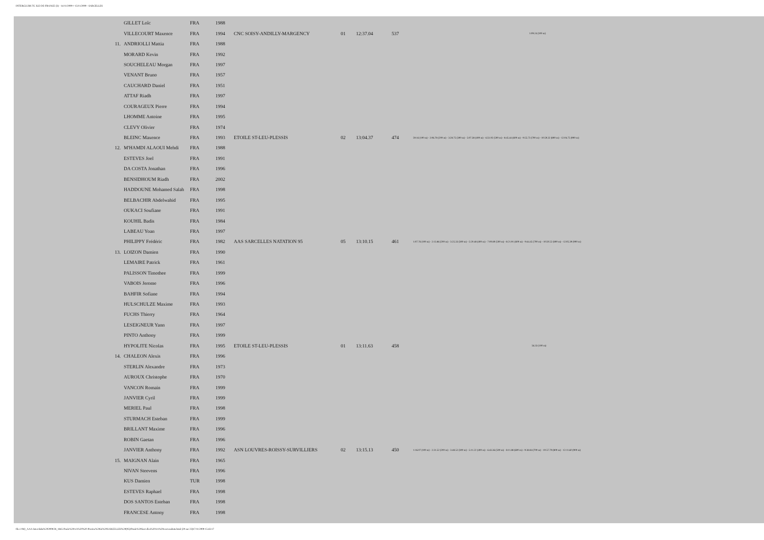INTERCLUBS TC ILE-DE-FRANCE (3) - 14/11/2009 ¤ 15/11/2009 - SARCELLES
| | GILLET Loîc | FRA | 1988 | | | | | |
| | VILLECOURT Maxence | FRA | 1994 | CNC SOISY-ANDILLY-MARGENCY | 01 | 12:37.04 | 537 | 1:09.24 (100 m) |
| 11. | ANDRIOLLI Mattia | FRA | 1988 | | | | | |
| | MORARD Kevin | FRA | 1992 | | | | | |
| | SOUCHELEAU Morgan | FRA | 1997 | | | | | |
| | VENANT Bruno | FRA | 1957 | | | | | |
| | CAUCHARD Daniel | FRA | 1951 | | | | | |
| | ATTAF Riadh | FRA | 1997 | | | | | |
| | COURAGEUX Pierre | FRA | 1994 | | | | | |
| | LHOMME Antoine | FRA | 1995 | | | | | |
| | CLEVY Olivier | FRA | 1974 | | | | | |
| | BLEINC Maxence | FRA | 1993 | ETOILE ST-LEU-PLESSIS | 02 | 13:04.37 | 474 | 59.16 (100 m) - 2:06.78 (200 m) - 3:28.75 (300 m) - 5:07.38 (400 m) - 6:51.92 (500 m) - 8:45.44 (600 m) - 9:55.73 (700 m) - 10:59.32 (800 m) - 12:04.75 (900 m) |
| 12. | M'HAMDI ALAOUI Mehdi | FRA | 1988 | | | | | |
| | ESTEVES Joel | FRA | 1991 | | | | | |
| | DA COSTA Jonathan | FRA | 1996 | | | | | |
| | BENSIDHOUM Riadh | FRA | 2002 | | | | | |
| | HADDOUNE Mohamed Salah | FRA | 1998 | | | | | |
| | BELBACHIR Abdelwahid | FRA | 1995 | | | | | |
| | OUKACI Soufiane | FRA | 1991 | | | | | |
| | KOUHIL Badis | FRA | 1984 | | | | | |
| | LABEAU Yoan | FRA | 1997 | | | | | |
| | PHILIPPY Frédéric | FRA | 1982 | AAS SARCELLES NATATION 95 | 05 | 13:10.15 | 461 | 1:07.76 (100 m) - 2:13.86 (200 m) - 3:25.33 (300 m) - 5:20.48 (400 m) - 7:00.80 (500 m) - 8:21.91 (600 m) - 9:44.45 (700 m) - 10:50.52 (800 m) - 12:05.39 (900 m) |
| 13. | LOIZON Damien | FRA | 1990 | | | | | |
| | LEMAIRE Patrick | FRA | 1961 | | | | | |
| | PALISSON Timothee | FRA | 1999 | | | | | |
| | VABOIS Jerome | FRA | 1996 | | | | | |
| | BAHFIR Sofiane | FRA | 1994 | | | | | |
| | HULSCHULZE Maxime | FRA | 1993 | | | | | |
| | FUCHS Thierry | FRA | 1964 | | | | | |
| | LESEIGNEUR Yann | FRA | 1997 | | | | | |
| | PINTO Anthony | FRA | 1999 | | | | | |
| | HYPOLITE Nicolas | FRA | 1995 | ETOILE ST-LEU-PLESSIS | 01 | 13:11.63 | 458 | 56.33 (100 m) |
| 14. | CHALEON Alexis | FRA | 1996 | | | | | |
| | STERLIN Alexandre | FRA | 1973 | | | | | |
| | AUROUX Christophe | FRA | 1970 | | | | | |
| | VANCON Romain | FRA | 1999 | | | | | |
| | JANVIER Cyril | FRA | 1999 | | | | | |
| | MERIEL Paul | FRA | 1998 | | | | | |
| | STURMACH Esteban | FRA | 1999 | | | | | |
| | BRILLANT Maxime | FRA | 1996 | | | | | |
| | ROBIN Gaetan | FRA | 1996 | | | | | |
| | JANVIER Anthony | FRA | 1992 | ASN LOUVRES-ROISSY-SURVILLIERS | 02 | 13:15.13 | 450 | 1:16.07 (100 m) - 2:31.52 (200 m) - 3:48.52 (300 m) - 5:11.22 (400 m) - 6:43.36 (500 m) - 8:11.88 (600 m) - 9:38.84 (700 m) - 10:57.79 (800 m) - 12:11.60 (900 m) |
| 15. | MAIGNAN Alain | FRA | 1965 | | | | | |
| | NIVAN Steevens | FRA | 1996 | | | | | |
| | KUS Damien | TUR | 1998 | | | | | |
| | ESTEVES Raphael | FRA | 1998 | | | | | |
| | DOS SANTOS Esteban | FRA | 1998 | | | | | |
| | FRANCESE Antony | FRA | 1998 | | | | | |
file:///M|/_AAA-Interclubs%202009/28_1845-Poule%20AA%20%20-Piscine%20de%20SARCELLES%20(95)/Poule%20Sarcelles%20AA%20res/resultats.html (20 sur 23)17/11/2009 15:43:17